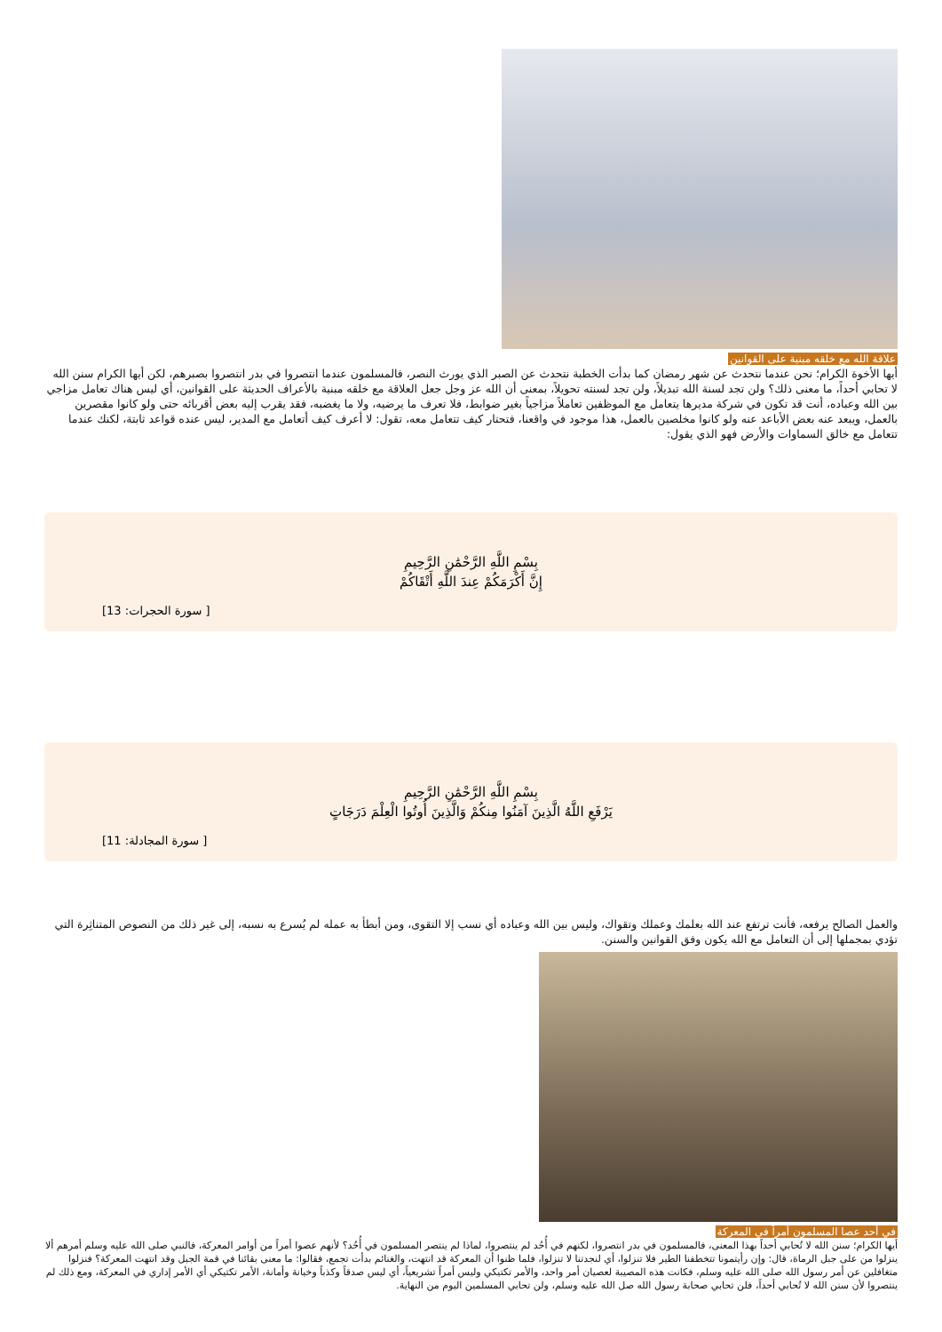علاقة الله مع خلقه مبنية على القوانين
أيها الأخوة الكرام؛ نحن عندما نتحدث عن شهر رمضان كما بدأت الخطبة نتحدث عن الصبر الذي يورث النصر، فالمسلمون عندما انتصروا في بدر انتصروا بصبرهم، لكن أيها الكرام سنن الله لا تحابي أحداً، ما معنى ذلك؟ ولن تجد لسنة الله تبديلاً، ولن تجد لسنته تحويلاً، بمعنى أن الله عز وجل جعل العلاقة مع خلقه مبنية بالأعراف الحديثة على القوانين، أي ليس هناك تعامل مزاجي بين الله وعباده، أنت قد تكون في شركة مديرها يتعامل مع الموظفين تعاملاً مزاجياً بغير ضوابط، فلا تعرف ما يرضيه، ولا ما يغضبه، فقد يقرب إليه بعض أقربائه حتى ولو كانوا مقصرين بالعمل، ويبعد عنه بعض الأباعد عنه ولو كانوا مخلصين بالعمل، هذا موجود في واقعنا، فتحتار كيف تتعامل معه، تقول: لا أعرف كيف أتعامل مع المدير، ليس عنده قواعد ثابتة، لكنك عندما تتعامل مع خالق السماوات والأرض فهو الذي يقول:
بِسْمِ اللَّهِ الرَّحْمَٰنِ الرَّحِيمِ
إِنَّ أَكْرَمَكُمْ عِندَ اللَّهِ أَتْقَاكُمْ
[ سورة الحجرات: 13]
بِسْمِ اللَّهِ الرَّحْمَٰنِ الرَّحِيمِ
يَرْفَعِ اللَّهُ الَّذِينَ آمَنُوا مِنكُمْ وَالَّذِينَ أُوتُوا الْعِلْمَ دَرَجَاتٍ
[ سورة المجادلة: 11]
والعمل الصالح يرفعه، فأنت ترتفع عند الله بعلمك وعملك وتقواك، وليس بين الله وعباده أي نسب إلا التقوى، ومن أبطأ به عمله لم يُسرع به نسبه، إلى غير ذلك من النصوص المتناثِرة التي تؤدي بمجملها إلى أن التعامل مع الله يكون وفق القوانين والسنن.
في أحد عصا المسلمون أمراً في المعركة
أيها الكرام؛ سنن الله لا تُحابي أحداً بهذا المعنى، فالمسلمون في بدر انتصروا، لكنهم في أُحُد لم ينتصروا، لماذا لم ينتصر المسلمون في أُحُد؟ لأنهم عصوا أمراً من أوامر المعركة، فالنبي صلى الله عليه وسلم أمرهم ألا ينزلوا من على جبل الرماة، قال: وإن رأيتمونا تتخطفنا الطير فلا تنزلوا، أي لنجدتنا لا تنزلوا، فلما ظنوا أن المعركة قد انتهت، والغنائم بدأت تجمع، فقالوا: ما معنى بقائنا في قمة الجبل وقد انتهت المعركة؟ فنزلوا متغافلين عن أمر رسول الله صلى الله عليه وسلم، فكانت هذه المصيبة لعصيان أمر واحد، والأمر تكتيكي وليس أمراً تشريعياً، أي ليس صدقاً وكذباً وخيانة وأمانة، الأمر تكتيكي أي الأمر إداري في المعركة، ومع ذلك لم ينتصروا لأن سنن الله لا تُحابي أحداً، فلن تحابي صحابة رسول الله صل الله عليه وسلم، ولن تحابي المسلمين اليوم من النهاية.